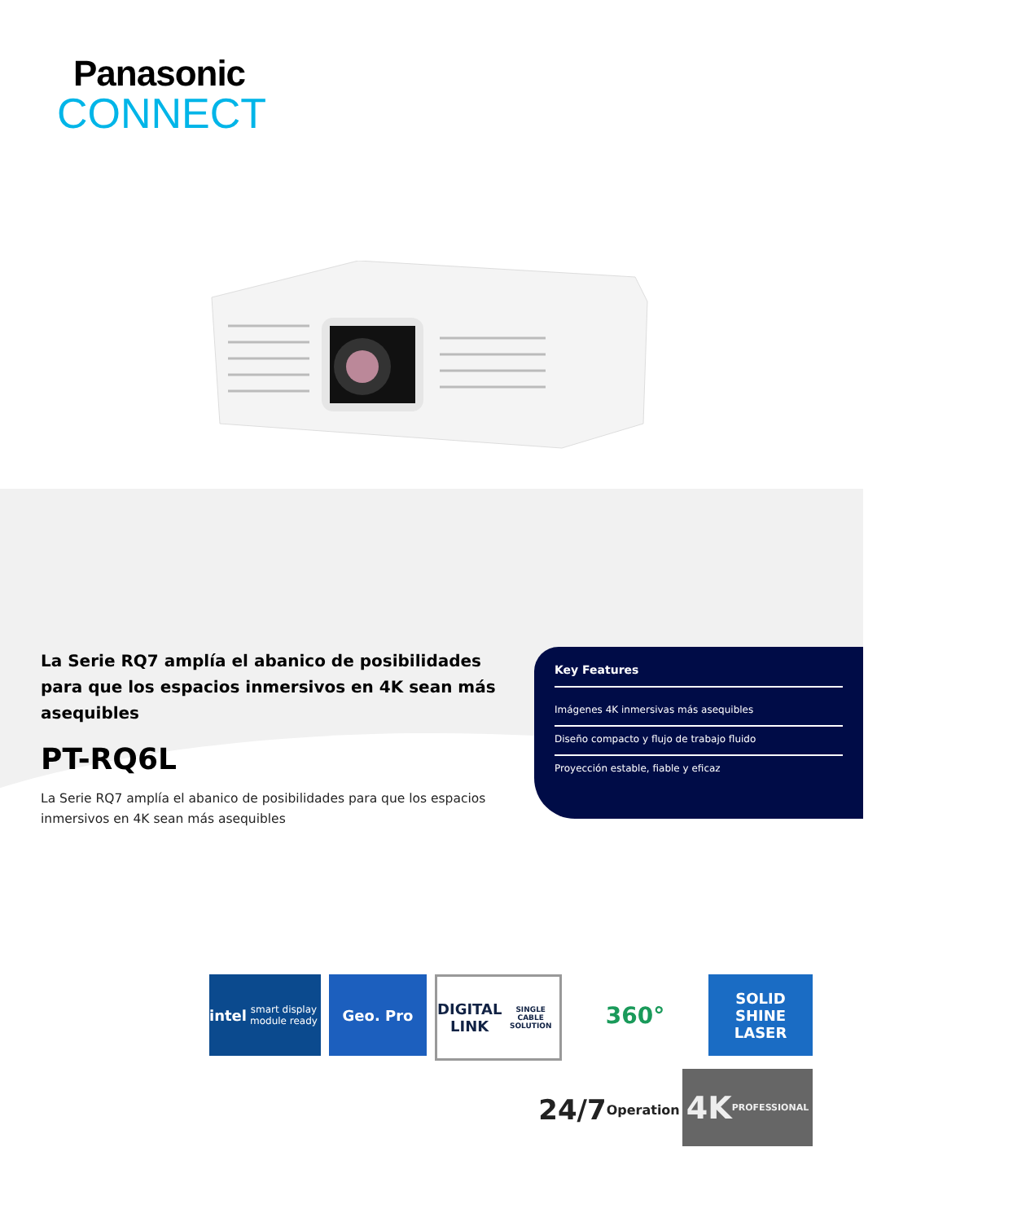Panasonic
CONNECT
La Serie RQ7 amplía el abanico de posibilidades para que los espacios inmersivos en 4K sean más asequibles
PT-RQ6L
La Serie RQ7 amplía el abanico de posibilidades para que los espacios inmersivos en 4K sean más asequibles
Key Features
Imágenes 4K inmersivas más asequibles
Diseño compacto y flujo de trabajo fluido
Proyección estable, fiable y eficaz
intel
smart display module ready
Geo. Pro
DIGITAL LINK
SINGLE CABLE SOLUTION
360°
SOLID SHINE LASER
24/7
Operation
4K
PROFESSIONAL